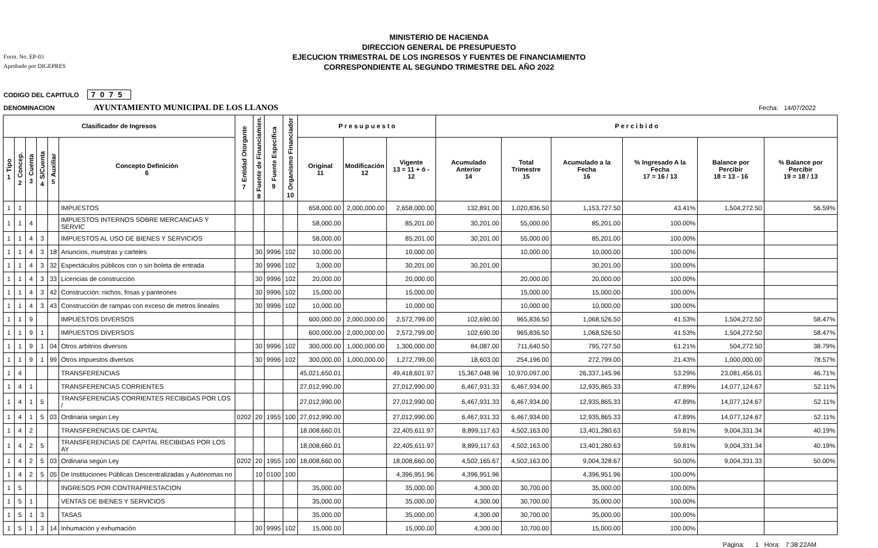Form. No. EP-03
Aprobado por DIGEPRES
MINISTERIO DE HACIENDA
DIRECCION GENERAL DE PRESUPUESTO
EJECUCION TRIMESTRAL DE LOS INGRESOS Y FUENTES DE FINANCIAMIENTO
CORRESPONDIENTE AL SEGUNDO TRIMESTRE DEL AÑO 2022
CODIGO DEL CAPITULO 7075
DENOMINACION AYUNTAMIENTO MUNICIPAL DE LOS LLANOS Fecha: 14/07/2022
| Clasificador de Ingresos | | | | | | Entidad Otorgante 7 | Fuente de Financiamien. 8 | Fuente Específica 9 | Organísmo Financiador 10 | P r e s u p u e s t o | | | P e r c i b i d o | | | | | |
| --- | --- | --- | --- | --- | --- | --- | --- | --- | --- | --- | --- | --- | --- | --- | --- | --- | --- | --- |
| Tipo 1 | Concep. 2 | Cuenta 3 | S/Cuenta 4 | Auxiliar 5 | Concepto Definición 6 | | | | | Original 11 | Modificación 12 | Vigente 13 = 11 + ó - 12 | Acumulado Anterior 14 | Total Trimestre 15 | Acumulado a la Fecha 16 | % Ingresado A la Fecha 17 = 16 / 13 | Balance por Percibir 18 = 13 - 16 | % Balance por Percibir 19 = 18 / 13 |
| 1 | 1 | | | | IMPUESTOS | | | | | 658,000.00 | 2,000,000.00 | 2,658,000.00 | 132,891.00 | 1,020,836.50 | 1,153,727.50 | 43.41% | 1,504,272.50 | 56.59% |
| 1 | 1 | 4 | | | IMPUESTOS INTERNOS SOBRE MERCANCIAS Y SERVIC | | | | | 58,000.00 | | 85,201.00 | 30,201.00 | 55,000.00 | 85,201.00 | 100.00% | | |
| 1 | 1 | 4 | 3 | | IMPUESTOS AL USO DE BIENES Y SERVICIOS | | | | | 58,000.00 | | 85,201.00 | 30,201.00 | 55,000.00 | 85,201.00 | 100.00% | | |
| 1 | 1 | 4 | 3 | 18 | Anuncios, muestras y carteles | | 30 | 9996 | 102 | 10,000.00 | | 10,000.00 | | 10,000.00 | 10,000.00 | 100.00% | | |
| 1 | 1 | 4 | 3 | 32 | Espectáculos públicos con o sin boleta de entrada | | 30 | 9996 | 102 | 3,000.00 | | 30,201.00 | 30,201.00 | | 30,201.00 | 100.00% | | |
| 1 | 1 | 4 | 3 | 33 | Licencias de construcción | | 30 | 9996 | 102 | 20,000.00 | | 20,000.00 | | 20,000.00 | 20,000.00 | 100.00% | | |
| 1 | 1 | 4 | 3 | 42 | Construcción: nichos, fosas y panteones | | 30 | 9996 | 102 | 15,000.00 | | 15,000.00 | | 15,000.00 | 15,000.00 | 100.00% | | |
| 1 | 1 | 4 | 3 | 43 | Construcción de rampas con exceso de metros lineales | | 30 | 9996 | 102 | 10,000.00 | | 10,000.00 | | 10,000.00 | 10,000.00 | 100.00% | | |
| 1 | 1 | 9 | | | IMPUESTOS DIVERSOS | | | | | 600,000.00 | 2,000,000.00 | 2,572,799.00 | 102,690.00 | 965,836.50 | 1,068,526.50 | 41.53% | 1,504,272.50 | 58.47% |
| 1 | 1 | 9 | 1 | | IMPUESTOS DIVERSOS | | | | | 600,000.00 | 2,000,000.00 | 2,572,799.00 | 102,690.00 | 965,836.50 | 1,068,526.50 | 41.53% | 1,504,272.50 | 58.47% |
| 1 | 1 | 9 | 1 | 04 | Otros arbitrios diversos | | 30 | 9996 | 102 | 300,000.00 | 1,000,000.00 | 1,300,000.00 | 84,087.00 | 711,640.50 | 795,727.50 | 61.21% | 504,272.50 | 38.79% |
| 1 | 1 | 9 | 1 | 99 | Otros impuestos diversos | | 30 | 9996 | 102 | 300,000.00 | 1,000,000.00 | 1,272,799.00 | 18,603.00 | 254,196.00 | 272,799.00 | 21.43% | 1,000,000.00 | 78.57% |
| 1 | 4 | | | | TRANSFERENCIAS | | | | | 45,021,650.01 | | 49,418,601.97 | 15,367,048.96 | 10,970,097.00 | 26,337,145.96 | 53.29% | 23,081,456.01 | 46.71% |
| 1 | 4 | 1 | | | TRANSFERENCIAS CORRIENTES | | | | | 27,012,990.00 | | 27,012,990.00 | 6,467,931.33 | 6,467,934.00 | 12,935,865.33 | 47.89% | 14,077,124.67 | 52.11% |
| 1 | 4 | 1 | 5 | | TRANSFERENCIAS CORRIENTES RECIBIDAS POR LOS / | | | | | 27,012,990.00 | | 27,012,990.00 | 6,467,931.33 | 6,467,934.00 | 12,935,865.33 | 47.89% | 14,077,124.67 | 52.11% |
| 1 | 4 | 1 | 5 | 03 | Ordinaria según Ley | 0202 | 20 | 1955 | 100 | 27,012,990.00 | | 27,012,990.00 | 6,467,931.33 | 6,467,934.00 | 12,935,865.33 | 47.89% | 14,077,124.67 | 52.11% |
| 1 | 4 | 2 | | | TRANSFERENCIAS DE CAPITAL | | | | | 18,008,660.01 | | 22,405,611.97 | 8,899,117.63 | 4,502,163.00 | 13,401,280.63 | 59.81% | 9,004,331.34 | 40.19% |
| 1 | 4 | 2 | 5 | | TRANSFERENCIAS DE CAPITAL RECIBIDAS POR LOS AY | | | | | 18,008,660.01 | | 22,405,611.97 | 8,899,117.63 | 4,502,163.00 | 13,401,280.63 | 59.81% | 9,004,331.34 | 40.19% |
| 1 | 4 | 2 | 5 | 03 | Ordinaria según Ley | 0202 | 20 | 1955 | 100 | 18,008,660.00 | | 18,008,660.00 | 4,502,165.67 | 4,502,163.00 | 9,004,328.67 | 50.00% | 9,004,331.33 | 50.00% |
| 1 | 4 | 2 | 5 | 05 | De Instituciones Públicas Descentralizadas y Autónomas no | | 10 | 0100 | 100 | | | 4,396,951.96 | 4,396,951.96 | | 4,396,951.96 | 100.00% | | |
| 1 | 5 | | | | INGRESOS POR CONTRAPRESTACION | | | | | 35,000.00 | | 35,000.00 | 4,300.00 | 30,700.00 | 35,000.00 | 100.00% | | |
| 1 | 5 | 1 | | | VENTAS DE BIENES Y SERVICIOS | | | | | 35,000.00 | | 35,000.00 | 4,300.00 | 30,700.00 | 35,000.00 | 100.00% | | |
| 1 | 5 | 1 | 3 | | TASAS | | | | | 35,000.00 | | 35,000.00 | 4,300.00 | 30,700.00 | 35,000.00 | 100.00% | | |
| 1 | 5 | 1 | 3 | 14 | Inhumación y exhumación | | 30 | 9995 | 102 | 15,000.00 | | 15,000.00 | 4,300.00 | 10,700.00 | 15,000.00 | 100.00% | | |
Página: 1 Hora: 7:38:22AM